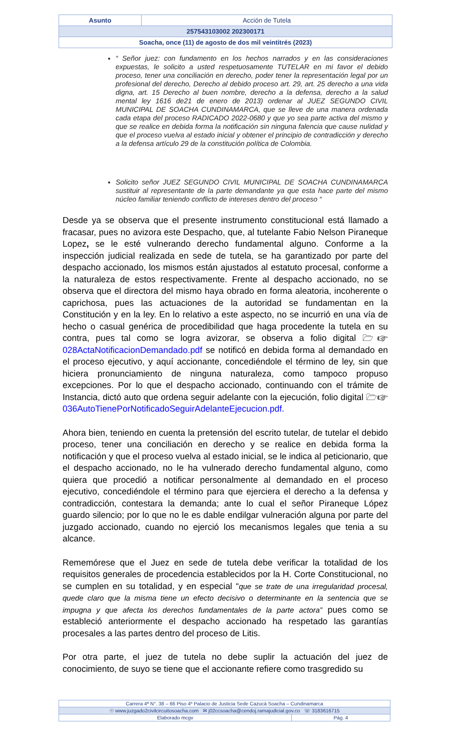| Asunto | Acción de Tutela |
| 257543103002 202300171 | |
| Soacha, once (11) de agosto de dos mil veintitrés (2023) | |
“ Señor juez: con fundamento en los hechos narrados y en las consideraciones expuestas, le solicito a usted respetuosamente TUTELAR en mi favor el debido proceso, tener una conciliación en derecho, poder tener la representación legal por un profesional del derecho, Derecho al debido proceso art. 29, art. 25 derecho a una vida digna, art. 15 Derecho al buen nombre, derecho a la defensa, derecho a la salud mental ley 1616 de21 de enero de 2013) ordenar al JUEZ SEGUNDO CIVIL MUNICIPAL DE SOACHA CUNDINAMARCA, que se lleve de una manera ordenada cada etapa del proceso RADICADO 2022-0680 y que yo sea parte activa del mismo y que se realice en debida forma la notificación sin ninguna falencia que cause nulidad y que el proceso vuelva al estado inicial y obtener el principio de contradicción y derecho a la defensa artículo 29 de la constitución política de Colombia.
Solicito señor JUEZ SEGUNDO CIVIL MUNICIPAL DE SOACHA CUNDINAMARCA sustituir al representante de la parte demandante ya que esta hace parte del mismo núcleo familiar teniendo conflicto de intereses dentro del proceso “
Desde ya se observa que el presente instrumento constitucional está llamado a fracasar, pues no avizora este Despacho, que, al tutelante Fabio Nelson Piraneque Lopez, se le esté vulnerando derecho fundamental alguno. Conforme a la inspección judicial realizada en sede de tutela, se ha garantizado por parte del despacho accionado, los mismos están ajustados al estatuto procesal, conforme a la naturaleza de estos respectivamente. Frente al despacho accionado, no se observa que el directora del mismo haya obrado en forma aleatoria, incoherente o caprichosa, pues las actuaciones de la autoridad se fundamentan en la Constitución y en la ley. En lo relativo a este aspecto, no se incurrió en una vía de hecho o casual genérica de procedibilidad que haga procedente la tutela en su contra, pues tal como se logra avizorar, se observa a folio digital 🗁☞ 028ActaNotificacionDemandado.pdf se notificó en debida forma al demandado en el proceso ejecutivo, y aquí accionante, concediéndole el término de ley, sin que hiciera pronunciamiento de ninguna naturaleza, como tampoco propuso excepciones. Por lo que el despacho accionado, continuando con el trámite de Instancia, dictó auto que ordena seguir adelante con la ejecución, folio digital 🗁☞ 036AutoTienePorNotificadoSeguirAdelanteEjecucion.pdf.
Ahora bien, teniendo en cuenta la pretensión del escrito tutelar, de tutelar el debido proceso, tener una conciliación en derecho y se realice en debida forma la notificación y que el proceso vuelva al estado inicial, se le indica al peticionario, que el despacho accionado, no le ha vulnerado derecho fundamental alguno, como quiera que procedió a notificar personalmente al demandado en el proceso ejecutivo, concediéndole el término para que ejerciera el derecho a la defensa y contradicción, contestara la demanda; ante lo cual el señor Piraneque López guardo silencio; por lo que no le es dable endilgar vulneración alguna por parte del juzgado accionado, cuando no ejerció los mecanismos legales que tenia a su alcance.
Rememórese que el Juez en sede de tutela debe verificar la totalidad de los requisitos generales de procedencia establecidos por la H. Corte Constitucional, no se cumplen en su totalidad, y en especial “que se trate de una irregularidad procesal, quede claro que la misma tiene un efecto decisivo o determinante en la sentencia que se impugna y que afecta los derechos fundamentales de la parte actora” pues como se estableció anteriormente el despacho accionado ha respetado las garantías procesales a las partes dentro del proceso de Litis.
Por otra parte, el juez de tutela no debe suplir la actuación del juez de conocimiento, de suyo se tiene que el accionante refiere como trasgredido su
| Carrera 4ª N°. 38 – 66 Piso 4º Palacio de Justicia Sede Cazucá Soacha – Cundinamarca | |
| ☉ www.juzgado2civilcircuitosoacha.com ✉ j02ccsoacha@cendoj.ramajudicial.gov.co ☏ 3183616715 | |
| Elaborado mcgv | Pág. 4 |